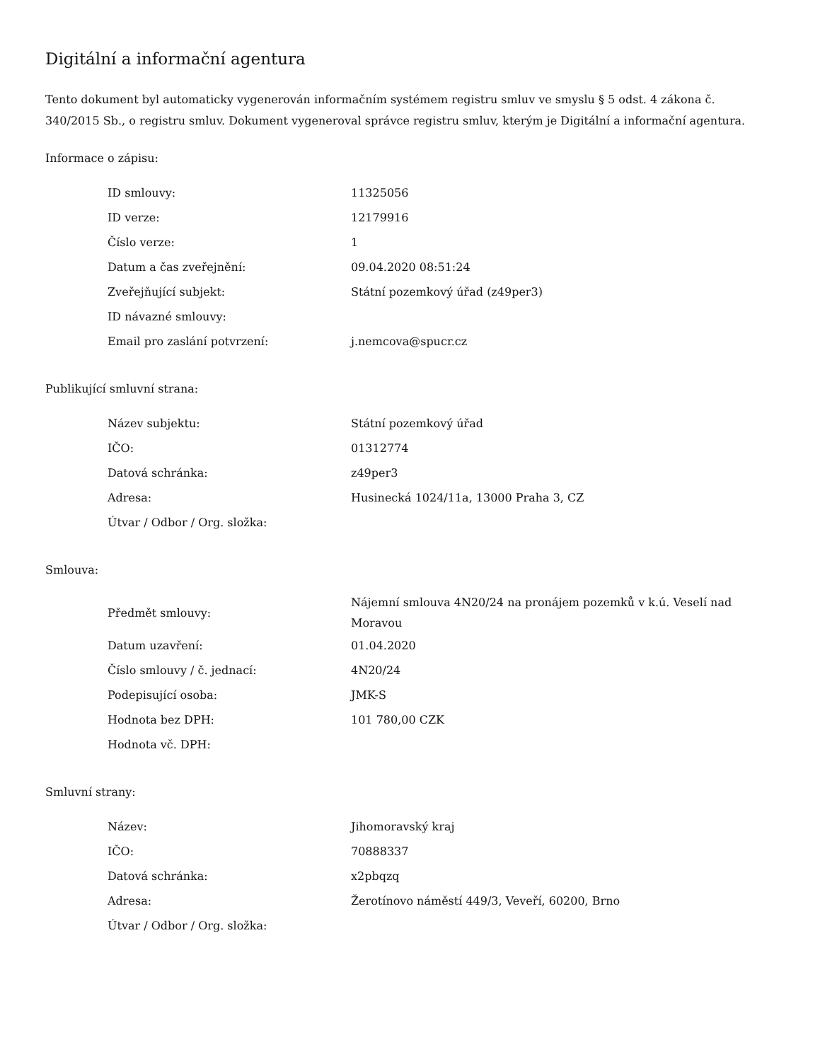Digitální a informační agentura
Tento dokument byl automaticky vygenerován informačním systémem registru smluv ve smyslu § 5 odst. 4 zákona č. 340/2015 Sb., o registru smluv. Dokument vygeneroval správce registru smluv, kterým je Digitální a informační agentura.
Informace o zápisu:
| ID smlouvy: | 11325056 |
| ID verze: | 12179916 |
| Číslo verze: | 1 |
| Datum a čas zveřejnění: | 09.04.2020 08:51:24 |
| Zveřejňující subjekt: | Státní pozemkový úřad (z49per3) |
| ID návazné smlouvy: | |
| Email pro zaslání potvrzení: | j.nemcova@spucr.cz |
Publikující smluvní strana:
| Název subjektu: | Státní pozemkový úřad |
| IČO: | 01312774 |
| Datová schránka: | z49per3 |
| Adresa: | Husinecká 1024/11a, 13000 Praha 3, CZ |
| Útvar / Odbor / Org. složka: | |
Smlouva:
| Předmět smlouvy: | Nájemní smlouva 4N20/24 na pronájem pozemků v k.ú. Veselí nad Moravou |
| Datum uzavření: | 01.04.2020 |
| Číslo smlouvy / č. jednací: | 4N20/24 |
| Podepisující osoba: | JMK-S |
| Hodnota bez DPH: | 101 780,00 CZK |
| Hodnota vč. DPH: | |
Smluvní strany:
| Název: | Jihomoravský kraj |
| IČO: | 70888337 |
| Datová schránka: | x2pbqzq |
| Adresa: | Žerotínovo náměstí 449/3, Veveří, 60200, Brno |
| Útvar / Odbor / Org. složka: | |